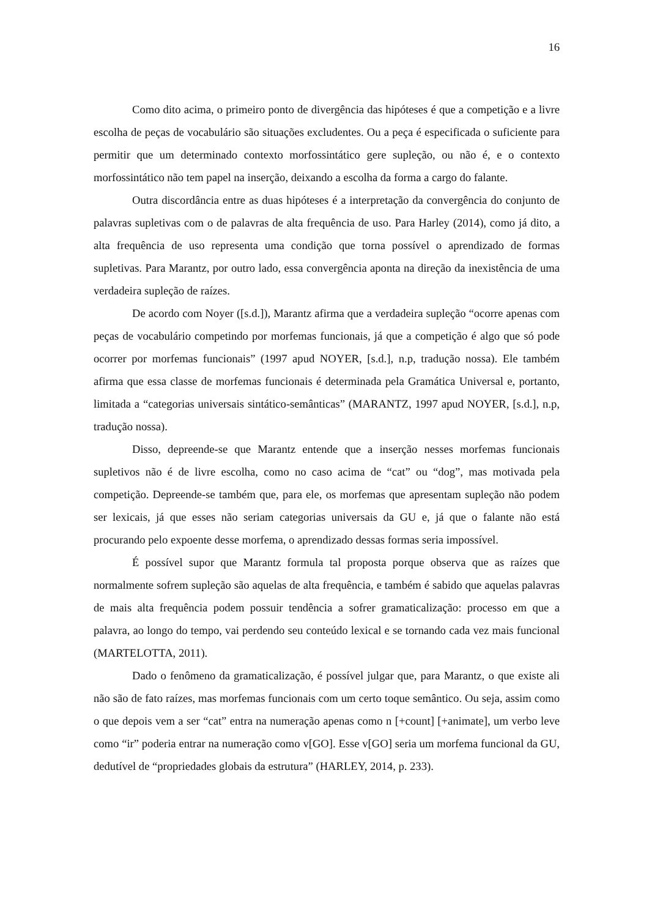16
Como dito acima, o primeiro ponto de divergência das hipóteses é que a competição e a livre escolha de peças de vocabulário são situações excludentes. Ou a peça é especificada o suficiente para permitir que um determinado contexto morfossintático gere supleção, ou não é, e o contexto morfossintático não tem papel na inserção, deixando a escolha da forma a cargo do falante.
Outra discordância entre as duas hipóteses é a interpretação da convergência do conjunto de palavras supletivas com o de palavras de alta frequência de uso. Para Harley (2014), como já dito, a alta frequência de uso representa uma condição que torna possível o aprendizado de formas supletivas. Para Marantz, por outro lado, essa convergência aponta na direção da inexistência de uma verdadeira supleção de raízes.
De acordo com Noyer ([s.d.]), Marantz afirma que a verdadeira supleção “ocorre apenas com peças de vocabulário competindo por morfemas funcionais, já que a competição é algo que só pode ocorrer por morfemas funcionais” (1997 apud NOYER, [s.d.], n.p, tradução nossa). Ele também afirma que essa classe de morfemas funcionais é determinada pela Gramática Universal e, portanto, limitada a “categorias universais sintático-semânticas” (MARANTZ, 1997 apud NOYER, [s.d.], n.p, tradução nossa).
Disso, depreende-se que Marantz entende que a inserção nesses morfemas funcionais supletivos não é de livre escolha, como no caso acima de “cat” ou “dog”, mas motivada pela competição. Depreende-se também que, para ele, os morfemas que apresentam supleção não podem ser lexicais, já que esses não seriam categorias universais da GU e, já que o falante não está procurando pelo expoente desse morfema, o aprendizado dessas formas seria impossível.
É possível supor que Marantz formula tal proposta porque observa que as raízes que normalmente sofrem supleção são aquelas de alta frequência, e também é sabido que aquelas palavras de mais alta frequência podem possuir tendência a sofrer gramaticalização: processo em que a palavra, ao longo do tempo, vai perdendo seu conteúdo lexical e se tornando cada vez mais funcional (MARTELOTTA, 2011).
Dado o fenômeno da gramaticalização, é possível julgar que, para Marantz, o que existe ali não são de fato raízes, mas morfemas funcionais com um certo toque semântico. Ou seja, assim como o que depois vem a ser “cat” entra na numeração apenas como n [+count] [+animate], um verbo leve como “ir” poderia entrar na numeração como v[GO]. Esse v[GO] seria um morfema funcional da GU, dedutível de “propriedades globais da estrutura” (HARLEY, 2014, p. 233).